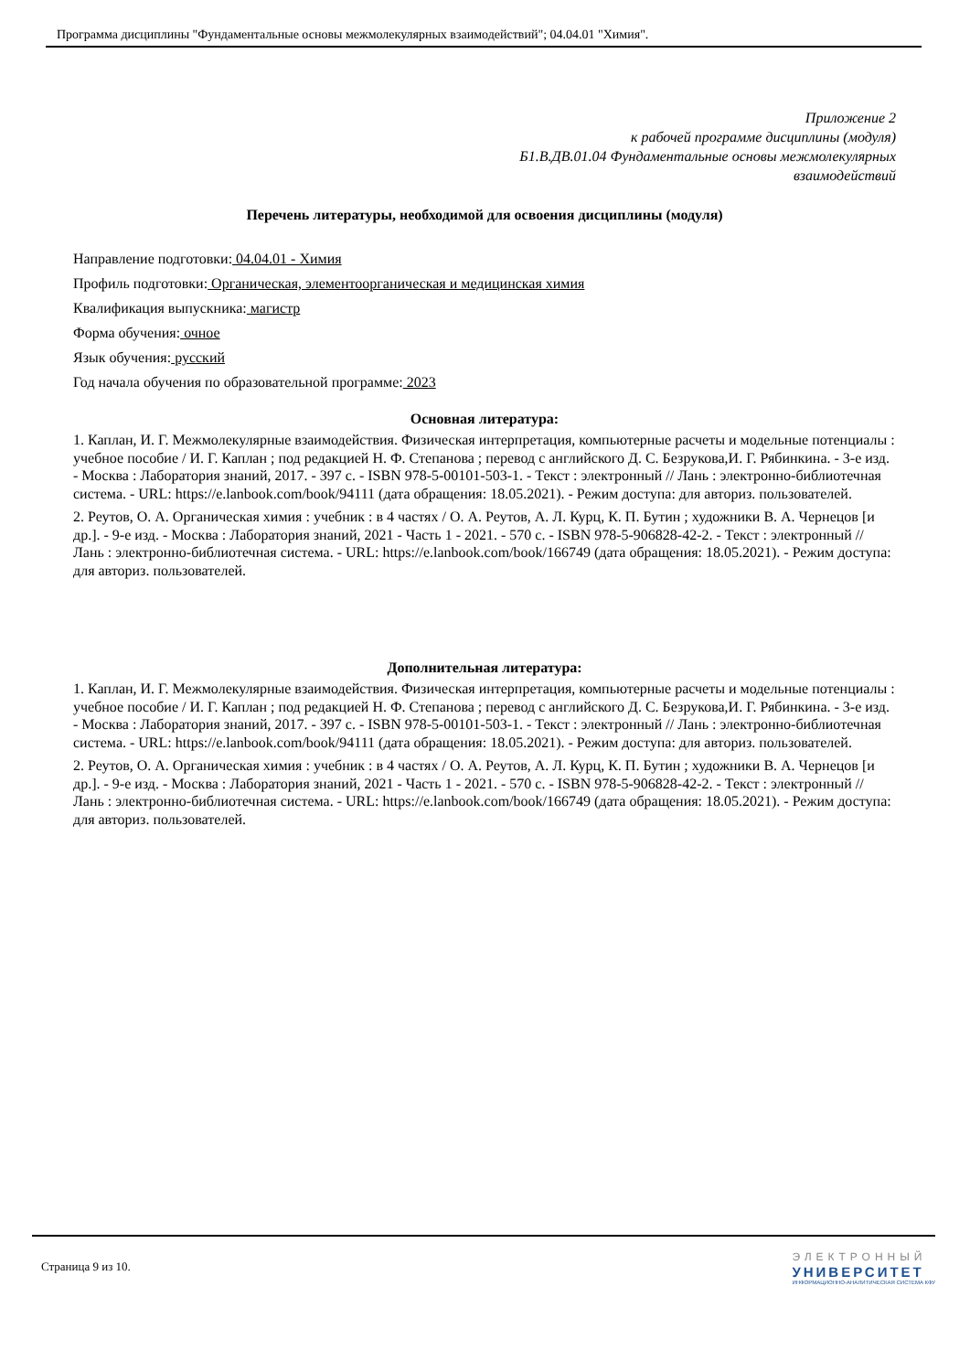Программа дисциплины "Фундаментальные основы межмолекулярных взаимодействий"; 04.04.01 "Химия".
Приложение 2
к рабочей программе дисциплины (модуля)
Б1.В.ДВ.01.04 Фундаментальные основы межмолекулярных
взаимодействий
Перечень литературы, необходимой для освоения дисциплины (модуля)
Направление подготовки: 04.04.01 - Химия
Профиль подготовки: Органическая, элементоорганическая и медицинская химия
Квалификация выпускника: магистр
Форма обучения: очное
Язык обучения: русский
Год начала обучения по образовательной программе: 2023
Основная литература:
1. Каплан, И. Г. Межмолекулярные взаимодействия. Физическая интерпретация, компьютерные расчеты и модельные потенциалы : учебное пособие / И. Г. Каплан ; под редакцией Н. Ф. Степанова ; перевод с английского Д. С. Безрукова,И. Г. Рябинкина. - 3-е изд. - Москва : Лаборатория знаний, 2017. - 397 с. - ISBN 978-5-00101-503-1. - Текст : электронный // Лань : электронно-библиотечная система. - URL: https://e.lanbook.com/book/94111 (дата обращения: 18.05.2021). - Режим доступа: для авториз. пользователей.
2. Реутов, О. А. Органическая химия : учебник : в 4 частях / О. А. Реутов, А. Л. Курц, К. П. Бутин ; художники В. А. Чернецов [и др.]. - 9-е изд. - Москва : Лаборатория знаний, 2021 - Часть 1 - 2021. - 570 с. - ISBN 978-5-906828-42-2. - Текст : электронный // Лань : электронно-библиотечная система. - URL: https://e.lanbook.com/book/166749 (дата обращения: 18.05.2021). - Режим доступа: для авториз. пользователей.
Дополнительная литература:
1. Каплан, И. Г. Межмолекулярные взаимодействия. Физическая интерпретация, компьютерные расчеты и модельные потенциалы : учебное пособие / И. Г. Каплан ; под редакцией Н. Ф. Степанова ; перевод с английского Д. С. Безрукова,И. Г. Рябинкина. - 3-е изд. - Москва : Лаборатория знаний, 2017. - 397 с. - ISBN 978-5-00101-503-1. - Текст : электронный // Лань : электронно-библиотечная система. - URL: https://e.lanbook.com/book/94111 (дата обращения: 18.05.2021). - Режим доступа: для авториз. пользователей.
2. Реутов, О. А. Органическая химия : учебник : в 4 частях / О. А. Реутов, А. Л. Курц, К. П. Бутин ; художники В. А. Чернецов [и др.]. - 9-е изд. - Москва : Лаборатория знаний, 2021 - Часть 1 - 2021. - 570 с. - ISBN 978-5-906828-42-2. - Текст : электронный // Лань : электронно-библиотечная система. - URL: https://e.lanbook.com/book/166749 (дата обращения: 18.05.2021). - Режим доступа: для авториз. пользователей.
Страница 9 из 10.
ЭЛЕКТРОННЫЙ
УНИВЕРСИТЕТ
ИНФОРМАЦИОННО-АНАЛИТИЧЕСКАЯ СИСТЕМА КФУ